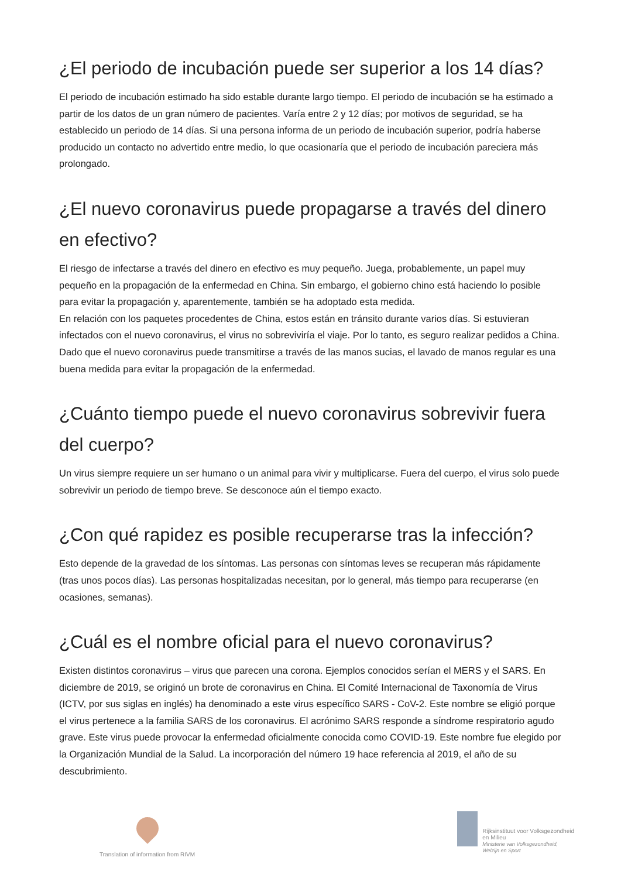¿El periodo de incubación puede ser superior a los 14 días?
El periodo de incubación estimado ha sido estable durante largo tiempo. El periodo de incubación se ha estimado a partir de los datos de un gran número de pacientes. Varía entre 2 y 12 días; por motivos de seguridad, se ha establecido un periodo de 14 días. Si una persona informa de un periodo de incubación superior, podría haberse producido un contacto no advertido entre medio, lo que ocasionaría que el periodo de incubación pareciera más prolongado.
¿El nuevo coronavirus puede propagarse a través del dinero en efectivo?
El riesgo de infectarse a través del dinero en efectivo es muy pequeño. Juega, probablemente, un papel muy pequeño en la propagación de la enfermedad en China. Sin embargo, el gobierno chino está haciendo lo posible para evitar la propagación y, aparentemente, también se ha adoptado esta medida.
En relación con los paquetes procedentes de China, estos están en tránsito durante varios días. Si estuvieran infectados con el nuevo coronavirus, el virus no sobreviviría el viaje. Por lo tanto, es seguro realizar pedidos a China. Dado que el nuevo coronavirus puede transmitirse a través de las manos sucias, el lavado de manos regular es una buena medida para evitar la propagación de la enfermedad.
¿Cuánto tiempo puede el nuevo coronavirus sobrevivir fuera del cuerpo?
Un virus siempre requiere un ser humano o un animal para vivir y multiplicarse. Fuera del cuerpo, el virus solo puede sobrevivir un periodo de tiempo breve. Se desconoce aún el tiempo exacto.
¿Con qué rapidez es posible recuperarse tras la infección?
Esto depende de la gravedad de los síntomas. Las personas con síntomas leves se recuperan más rápidamente (tras unos pocos días). Las personas hospitalizadas necesitan, por lo general, más tiempo para recuperarse (en ocasiones, semanas).
¿Cuál es el nombre oficial para el nuevo coronavirus?
Existen distintos coronavirus – virus que parecen una corona. Ejemplos conocidos serían el MERS y el SARS. En diciembre de 2019, se originó un brote de coronavirus en China. El Comité Internacional de Taxonomía de Virus (ICTV, por sus siglas en inglés) ha denominado a este virus específico SARS - CoV-2. Este nombre se eligió porque el virus pertenece a la familia SARS de los coronavirus. El acrónimo SARS responde a síndrome respiratorio agudo grave. Este virus puede provocar la enfermedad oficialmente conocida como COVID-19. Este nombre fue elegido por la Organización Mundial de la Salud. La incorporación del número 19 hace referencia al 2019, el año de su descubrimiento.
Translation of information from RIVM
Rijksinstituut voor Volksgezondheid
en Milieu
Ministerie van Volksgezondheid,
Welzijn en Sport